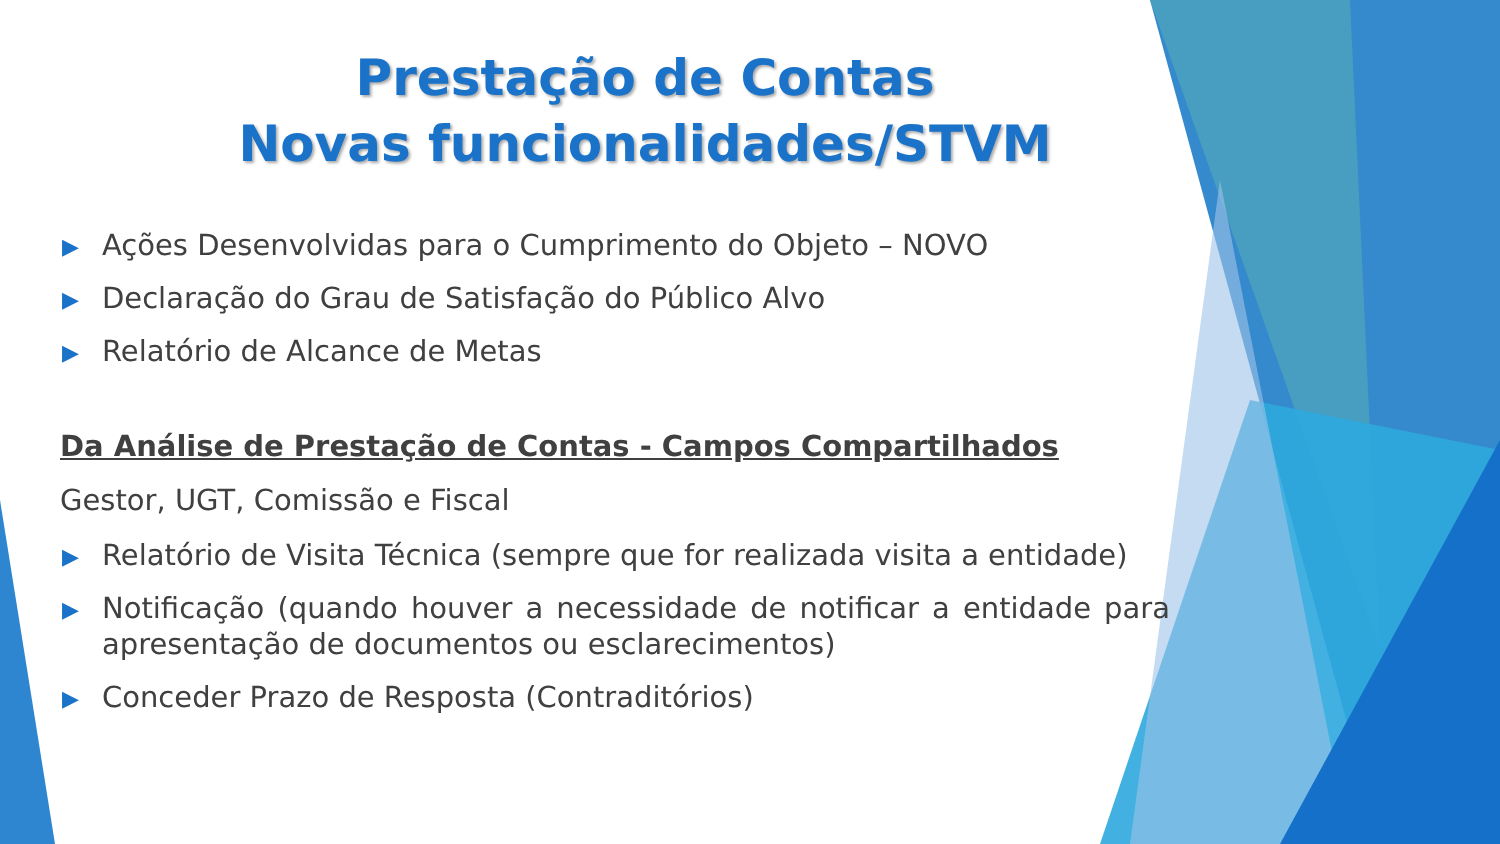Prestação de Contas
Novas funcionalidades/STVM
▶ Ações Desenvolvidas para o Cumprimento do Objeto – NOVO
▶ Declaração do Grau de Satisfação do Público Alvo
▶ Relatório de Alcance de Metas
Da Análise de Prestação de Contas - Campos Compartilhados
Gestor, UGT, Comissão e Fiscal
▶ Relatório de Visita Técnica (sempre que for realizada visita a entidade)
▶ Notificação (quando houver a necessidade de notificar a entidade para apresentação de documentos ou esclarecimentos)
▶ Conceder Prazo de Resposta (Contraditórios)